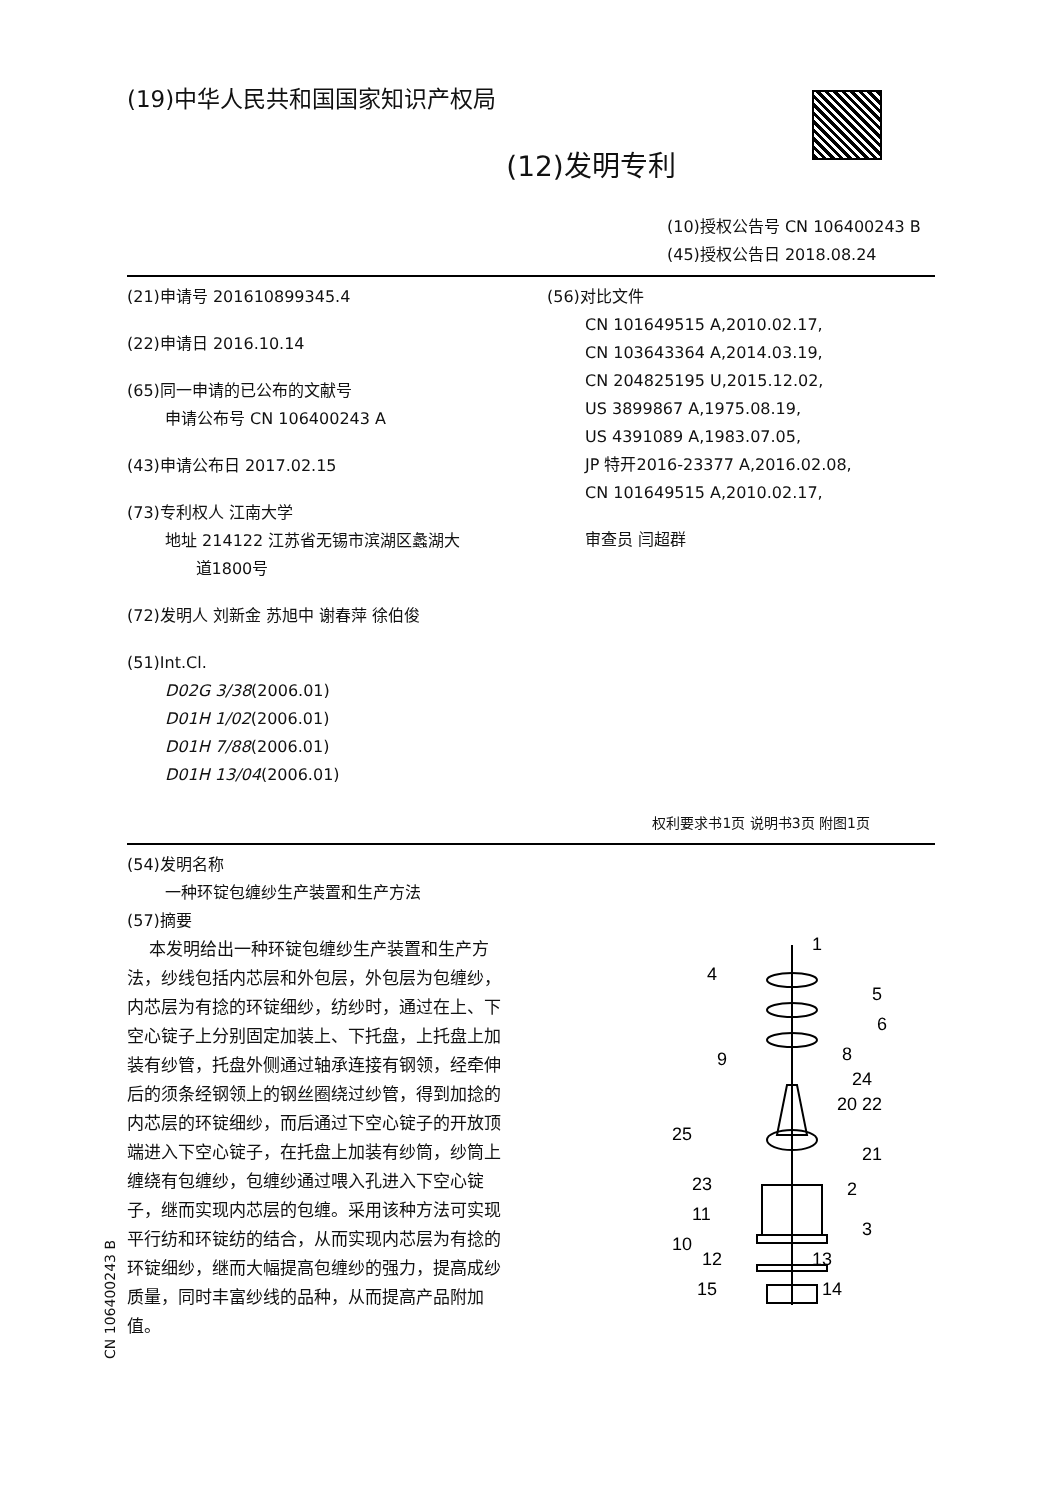(19)中华人民共和国国家知识产权局
(12)发明专利
(10)授权公告号 CN 106400243 B
(45)授权公告日 2018.08.24
(21)申请号 201610899345.4
(22)申请日 2016.10.14
(65)同一申请的已公布的文献号
申请公布号 CN 106400243 A
(43)申请公布日 2017.02.15
(73)专利权人 江南大学
地址 214122 江苏省无锡市滨湖区蠡湖大
道1800号
(72)发明人 刘新金 苏旭中 谢春萍 徐伯俊
(51)Int.Cl.
D02G 3/38(2006.01)
D01H 1/02(2006.01)
D01H 7/88(2006.01)
D01H 13/04(2006.01)
(56)对比文件
CN 101649515 A,2010.02.17,
CN 103643364 A,2014.03.19,
CN 204825195 U,2015.12.02,
US 3899867 A,1975.08.19,
US 4391089 A,1983.07.05,
JP 特开2016-23377 A,2016.02.08,
CN 101649515 A,2010.02.17,
审查员 闫超群
权利要求书1页 说明书3页 附图1页
(54)发明名称
一种环锭包缠纱生产装置和生产方法
(57)摘要
本发明给出一种环锭包缠纱生产装置和生产方法，纱线包括内芯层和外包层，外包层为包缠纱，内芯层为有捻的环锭细纱，纺纱时，通过在上、下空心锭子上分别固定加装上、下托盘，上托盘上加装有纱管，托盘外侧通过轴承连接有钢领，经牵伸后的须条经钢领上的钢丝圈绕过纱管，得到加捻的内芯层的环锭细纱，而后通过下空心锭子的开放顶端进入下空心锭子，在托盘上加装有纱筒，纱筒上缠绕有包缠纱，包缠纱通过喂入孔进入下空心锭子，继而实现内芯层的包缠。采用该种方法可实现平行纺和环锭纺的结合，从而实现内芯层为有捻的环锭细纱，继而大幅提高包缠纱的强力，提高成纱质量，同时丰富纱线的品种，从而提高产品附加值。
1
4
5
6
9
8
24
20 22
25
21
23
2
11
10
3
12
13
15
14
CN 106400243 B